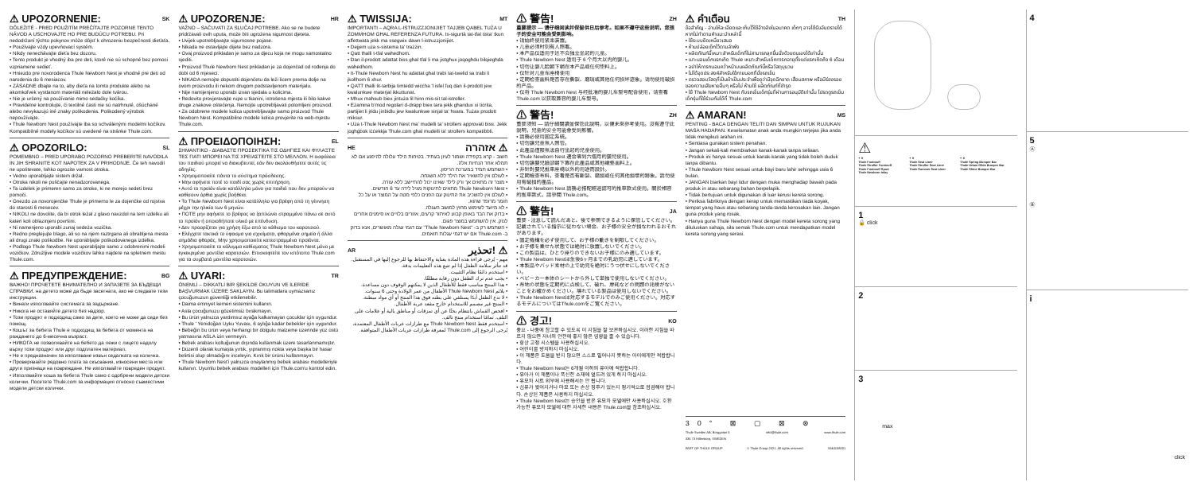⚠ UPOZORNENIE: SK
DÔLEŽITÉ - PRED POUŽITÍM PREČÍTAJTE POZORNE TENTO NÁVOD A USCHOVAJTE HO PRE BUDÚCU POTREBU. Pri nedodržaní týchto pokynov môže dôjsť k ohrozeniu bezpečnosti dieťaťa.
• Používajte vždy upevňovací systém.
• Nikdy nenechávajte dieťa bez dozoru.
• Tento produkt je vhodný iba pre deti, ktoré nie sú schopné bez pomoci vzpriamene sedieť.
• Hniezdo pre novorodenca Thule Newborn Nest je vhodné pre deti od narodenia do 6 mesiacov.
• ZÁSADNE dbajte na to, aby dieťa na tomto produkte alebo na akomkoľvek vystlanom materiáli neležalo dole tvárou.
• Nie je určený na používanie mimo sedačky kočíka.
• Pravidelne kontrolujte, či textilné časti nie sú natrhnuté, ošúchané alebo nevykazujú iné znaky poškodenia. Poškodený výrobok nepoužívajte.
• Thule Newborn Nest používajte iba so schválenými modelmi kočíkov. Kompatibilné modely kočíkov sú uvedené na stránke Thule.com.
⚠ OPOZORILO: SL
POMEMBNO – PRED UPORABO POZORNO PREBERITE NAVODILA IN JIH SHRANITE KOT NAPOTEK ZA V PRIHODNJE. Če teh navodil ne upoštevate, lahko ogrozite varnost otroka.
• Vedno uporabljajte sistem držal.
• Otroka nikoli ne puščajte nenadzorovanega.
• Ta izdelek je primeren samo za otroke, ki ne morejo sedeti brez pomoči.
• Gnezdo za novorojenčke Thule je primerno le za dojenčke od rojstva do starosti 6 mesecev.
• NIKOLI ne dovolite, da bi otrok ležal z glavo navzdol na tem izdelku ali kateri koli oblazinjeni površini.
• Ni namenjeno uporabi zunaj sedeža vozička.
• Redno preglejujte blago, ali so na njem raztrgana ali obrabljena mesta ali drugi znaki poškodbe. Ne uporabljajte poškodovanega izdelka.
• Podlogo Thule Newborn Nest uporabljajte samo z odobrenimi modeli vozičkov. Združljive modele vozičkov lahko najdete na spletnem mestu Thule.com.
⚠ ПРЕДУПРЕЖДЕНИЕ: BG
ВАЖНО! ПРОЧЕТЕТЕ ВНИМАТЕЛНО И ЗАПАЗЕТЕ ЗА БЪДЕЩИ СПРАВКИ. на детето може да бъде засегната, ако не следвате тези инструкции.
• Винаги използвайте системата за задържане.
• Никога не оставяйте детето без надзор.
• Този продукт е подходящ само за дете, което не може да седи без помощ.
• Кошът за бебета Thule е подходящ за бебета от момента на раждането до 6-месечна възраст.
• НИКОГА не позволявайте на бебето да лежи с лицето надолу върху този продукт или друг подплатен материал.
• Не е предназначен за използване извън седалката на количка.
• Проверявайте редовно плата за скъсвания, износени места или други признаци на повреждане. Не използвайте повреден продукт.
• Използвайте коша за бебета Thule само с одобрени модели детски колички. Посетете Thule.com за информация относно съвместими модели детски колички.
⚠ UPOZORENJE: HR
VAŽNO – SAČUVATI ZA SLUČAJ POTREBE. Ako se ne budete pridržavali ovih uputa, može biti ugrožena sigurnost djeteta.
• Uvijek upotrebljavajte sigurnosne pojase.
• Nikada ne ostavljajte dijete bez nadzora.
• Ovaj proizvod prikladan je samo za djecu koja ne mogu samostalno sjediti.
• Proizvod Thule Newborn Nest prikladan je za dojenčad od rođenja do dobi od 6 mjeseci.
• NIKADA nemojte dopustiti dojenčetu da leži licem prema dolje na ovom proizvodu ili nekom drugom podstavljenom materijalu.
• Nije namijenjeno uporabi izvan sjedala u kolicima.
• Redovito provjeravajte rupe u tkanini, istrošena mjesta ili bilo kakve druge znakove oštećenja. Nemojte upotrebljavati polomljeni proizvod.
• Za odobrene modele kolica upotrebljavajte samo proizvod Thule Newborn Nest. Kompatibilne modele kolica provjerite na web-mjestu Thule.com.
⚠ ΠΡΟΕΙΔΟΠΟΙΗΣΗ: EL
ΣΗΜΑΝΤΙΚΟ - ΔΙΑΒΑΣΤΕ ΠΡΟΣΕΚΤΙΚΑ ΤΙΣ ΟΔΗΓΙΕΣ ΚΑΙ ΦΥΛΑΞΤΕ ΤΕΣ ΓΙΑΤΙ ΜΠΟΡΕΙ ΝΑ ΤΙΣ ΧΡΕΙΑΣΤΕΙΤΕ ΣΤΟ ΜΕΛΛΟΝ. Η ασφάλεια του παιδιού μπορεί να διακυβευτεί, εάν δεν ακολουθήσετε αυτές τις οδηγίες.
• Χρησιμοποιείτε πάντα το σύστημα πρόσδεσης.
• Μην αφήνετε ποτέ το παιδί σας χωρίς επιτήρηση.
• Αυτό το προϊόν είναι κατάλληλο μόνο για παιδιά που δεν μπορούν να καθίσουν όρθια χωρίς βοήθεια.
• Το Thule Newborn Nest είναι κατάλληλο για βρέφη από τη γέννηση μέχρι την ηλικία των 6 μηνών.
• ΠΟΤΕ μην αφήνετε το βρέφος να ξαπλώνει στραμμένο πάνω σε αυτό το προϊόν ή οποιοδήποτε υλικό με επένδυση.
• Δεν προορίζεται για χρήση έξω από το κάθισμα του καροτσιού.
• Ελέγχετε τακτικά το ύφασμα για σχισίματα, φθαρμένα σημεία ή άλλα σημάδια φθοράς. Μην χρησιμοποιείτε κατεστραμμένα προϊόντα.
• Χρησιμοποιείτε το κάλυμμα καθίσματος Thule Newborn Nest μόνο με εγκεκριμένα μοντέλα καροτσιών. Επισκεφτείτε τον ιστότοπο Thule.com για τα συμβατά μοντέλα καροτσιών.
⚠ UYARI: TR
ÖNEMLİ – DİKKATLİ BİR ŞEKİLDE OKUYUN VE İLERİDE BAŞVURMAK ÜZERE SAKLAYIN. Bu talimatlara uymazsanız çocuğunuzun güvenliği etkilenebilir.
• Daima emniyet kemeri sistemini kullanın.
• Asla çocuğunuzu gözetimsiz bırakmayın.
• Bu ürün yalnızca yardımsız ayağa kalkamayan çocuklar için uygundur.
• Thule ' Yenidoğan Uyku Yuvası, 6 aylığa kadar bebekler için uygundur.
• Bebeğin bu ürün veya herhangi bir dolgulu malzeme üzerinde yüz üstü yatmasına ASLA izin vermeyin.
• Bebek arabası koltuğunun dışında kullanmak üzere tasarlanmamıştır.
• Düzenli olarak kumaşta yırtık, yıpranmış nokta veya başka bir hasar belirtisi olup olmadığını inceleyin. Kırık bir ürünü kullanmayın.
• Thule Newborn Nest'i yalnızca onaylanmış bebek arabası modelleriyle kullanın. Uyumlu bebek arabası modelleri için Thule.com'u kontrol edin.
⚠ TWISSIJA: MT
IMPORTANTI – AQRA L-ISTRUZZJONIJIET TAJJEB QABEL TUŻA U ŻOMMHOM GĦAL REFERENZA FUTURA. Is-sigurtà tat-tfal tista' tkun affettwata jekk ma ssegwix dawn l-istruzzjonijiet.
• Dejjem uża s-sistema ta' trażżin.
• Qatt tħalli t-tfal waħedhom.
• Dan il-prodott adattat biss għal tfal li ma jistgħux joqogħdu bilqiegħda waħedhom.
• It-Thule Newborn Nest hu adattat għal trabi tat-twelid sa trabi li jkollhom 6 xhur.
• QATT tħalli lit-tarbija timtedd wiċċha 'l isfel fuq dan il-prodott jew kwalunkwe materjal ikkuttunat.
• Mhux maħsub biex jintuża lil hinn mis-sit tal-istroller.
• Eżamina b'mod regolari d-drapp biex tara jekk għandux xi tiċrita, partijiet li jridu jinbidlu jew kwalunkwe sinjal ta' ħsara. Tużax prodott miksur.
• Uża t-Thule Newborn Nest ma' mudelli ta' strollers approvati biss. Jekk jogħġbok iċċekkja Thule.com għal mudelli ta' strollers kompatibbli.
HE אזהרה ⚠
חשוב - קרא בקפידה ושמור לעיון בעתיד. בטיחות הילד עלולה להיפגע אם לא תמלא אחר הנחיות אלה.
• השתמש תמיד במערכת הריסון.
• לעולם אין להשאיר את הילד ללא השגחה.
• מוצר זה מתאים אך ורק לילד שאינו יכול להתיישב ללא עזרה.
• Thule Newborn Nest מתאים לתינוקות מגיל לידה עד 6 חודשים.
• לעולם אין להשכיב את התינוק עם הפנים כלפי מטה על המוצר או על כל חומר מרופד שהוא.
• לא מיועד לשימוש מחוץ למושב העגלה.
• בדוק את הבד באופן קבוע לאיתור קרעים, אזורים בלויים או סימנים אחרים לנזק. אין להשתמש במוצר פגום.
• השתמש רק ב- "Thule Newborn Nest" עם דגמי עגלה מאושרים, אנא בדוק ב- Thule.com אם יש דגמי עגלות תואמים.
AR تحذير! ⚠
مهم - يُرجى قراءة هذه المادة بعناية والاحتفاظ بها للرجوع إليها في المستقبل. قد تتأثر سلامة الطفل إذا لم تتبع هذه التعليمات بدقة.
• استخدم دائمًا نظام التثبيت.
• يجب عدم ترك الطفل دون رقابة مطلقًا.
• هذا المنتج مناسب فقط للأطفال الذين لا يمكنهم الوقوف دون مساعدة.
• يلائم Thule Newborn Nest الأطفال من عمر الولادة وحتى 6 سنوات.
• لا تدع الطفل أبدًا يستلقي على بطنه فوق هذا المنتج أو أي مواد مبطنة.
• المنتج غير مصمم للاستخدام خارج مقعد عربة الأطفال.
• افحص القماش بانتظام بحثًا عن أي تمزقات أو مناطق بالية أو علامات على التلف. تمامًا استخدام منتج تالف.
• استخدم فقط Thule Newborn Nest مع طرازات عربات الأطفال المعتمدة، يُرجى الرجوع إلى Thule.com لمعرفة طرازات عربات الأطفال المتوافقة.
⚠ 警告! ZH
重要提示 — 请仔细阅读并保留供日后参考。如果不遵守这些说明，您孩子的安全可能会受到影响。
• 请始终使用紧束装置。
• 儿童必须时刻有人照看。
• 本产品仅适用于还不会独立坐起的儿童。
• Thule Newborn Nest 适用于 6 个月大以内的婴儿。
• 切勿让婴儿脸朝下躺在本产品或任何垫料上。
• 仅针对儿童车座椅使用
• 定期检查面料是否存在撕裂、磨斑或其他任何损坏迹象。请勿使用破损的产品。
• 仅将 Thule Newborn Nest 与经批准的婴儿车型号配合使用，请查看 Thule.com 以获取兼容的婴儿车型号。
⚠ 警告! ZH
重要須知 — 請仔細閱讀並保管此說明，以便未來參考使用。沒有遵守此說明，兒童的安全可能會受到影響。
• 請務必使用固定系統。
• 切勿讓兒童無人照管。
• 此產品僅限無法自行坐起的兒童使用。
• Thule Newborn Nest 適合零到六個月的嬰兒使用。
• 切勿讓嬰兒臉部朝下靠在此產品或其他襯墊面料上。
• 非針對嬰兒推車座椅以外的用途而設計。
• 定期檢查布料，查看是否有斷裂、磨損或任何其他損壞的跡象。請勿使用有破損的產品。
• Thule Newborn Nest 請務必搭配經過認可的推車款式使用。關於相容的推車款式，請參閱 Thule.com。
⚠ 警告! JA
重要 - 注意して読んだあと、後で参照できるように保管してください。記載されている指示に従わない場合、お子様の安全が損なわれるおそれがあります。
• 固定機構を必ず使用して、お子様の動きを制限してください。
• お子様を乗せた状態では絶対に放置しないでください。
• この製品は、ひとり座りのできないお子様にのみ適しています。
• Thule Newborn Nestは生後6ヶ月までの乳幼児に適しています。
• 本製品やパッド素材の上で幼児を絶対にうつ伏せにしないでください。
• ベビーカー本体のシートから外して単独で使用しないでください。
• 布地の状態を定期的に点検して、破れ、摩耗などの問題の兆候がないことをお確かめください。壊れている製品は使用しないでください。
• Thule Newborn Nestは対応するモデルでのみご使用ください。対応するモデルについてはThule.comをご覧ください。
⚠ 경고! KO
중요 - 나중에 참고할 수 있도록 이 지침을 잘 보관하십시오. 이러한 지침을 따르지 않으면 자녀의 안전에 좋지 않은 영향을 줄 수 있습니다.
• 항상 고정 시스템을 사용하십시오.
• 어린이를 방치하지 마십시오.
• 이 제품은 도움을 받지 않으면 스스로 일어나지 못하는 아이에게만 적합합니다.
• Thule Newborn Nest는 6개월 이하의 유아에 적합합니다.
• 유아가 이 제품이나 푹신한 소재에 엎드려 있게 하지 마십시오.
• 유모차 시트 외부에 사용해서는 안 됩니다.
• 섬유가 찢어지거나 마모 또는 손상 징후가 있는지 정기적으로 점검해야 합니다. 손상된 제품은 사용하지 마십시오.
• Thule Newborn Nest는 승인을 받은 유모차 모델에만 사용하십시오. 호환 가능한 유모차 모델에 대한 자세한 내용은 Thule.com을 참조하십시오.
⚠ คำเตือน TH
ข้อสำคัญ - อ่านให้ละเอียดและเก็บไว้ใช้อ้างอิงในอนาคต เด็กๆ อาจได้รับอันตรายได้หากไม่ทำตามคำแนะนำเหล่านี้
• ใช้ระบบยึดเหนี่ยวเสมอ
• ห้ามปล่อยเด็กไว้ตามลำพัง
• ผลิตภัณฑ์นี้เหมาะสำหรับเด็กที่ไม่สามารถลุกขึ้นนั่งด้วยตนเองได้เท่านั้น
• เบาะนอนเด็กแรกเกิด Thule เหมาะสำหรับเด็กทารกอายุตั้งแต่แรกเกิดถึง 6 เดือน
• อย่าให้ทารกนอนคว่ำหน้าบนผลิตภัณฑ์นี้หรือวัสดุบุนวม
• ไม่ได้จุดประสงค์สำหรับใช้ภายนอกที่นั่งรถเข็น
• ตรวจสอบวัสดุที่เป็นผ้าเป็นประจำเพื่อดูว่ามีจุดฉีกขาด เสื่อมสภาพ หรือมีร่องรอยของความเสียหายอื่นๆ หรือไม่ ห้ามใช้ ผลิตภัณฑ์ที่ชำรุด
• ใช้ Thule Newborn Nest กับรถเข็นเด็กรุ่นที่ผ่านการอนุมัติเท่านั้น โปรดดูรถเข็นเด็กรุ่นที่ใช้ร่วมกันได้ที่ Thule.com
⚠ AMARAN! MS
PENTING - BACA DENGAN TELITI DAN SIMPAN UNTUK RUJUKAN MASA HADAPAN. Keselamatan anak anda mungkin terjejas jika anda tidak mengikuti arahan ini.
• Sentiasa gunakan sistem penahan.
• Jangan sekali-kali membiarkan kanak-kanak tanpa seliaan.
• Produk ini hanya sesuai untuk kanak-kanak yang tidak boleh duduk tanpa dibantu.
• Thule Newborn Nest sesuai untuk bayi baru lahir sehingga usia 6 bulan.
• JANGAN biarkan bayi tidur dengan muka menghadap bawah pada produk in atau sebarang bahan berpelapik.
• Tidak bertujuan untuk digunakan di luar kerusi kereta sorong.
• Periksa fabriknya dengan kerap untuk memastikan tiada koyak, tempat yang haus atau sebarang tanda-tanda kerosakan lain. Jangan guna produk yang rosak.
• Hanya guna Thule Newborn Nest dengan model kereta sorong yang diluluskan sahaja, sila semak Thule.com untuk mendapatkan model kereta sorong yang serasi.
30° ⊠ ▢ ⊠ ⊗
Thule Sweden AB, Borggatan 5
335 73 Hillerstorp, SWEDEN info@thule.com www.thule.com
PART OF THULE GROUP © Thule Group 2021. All rights reserved. 5561108001
⚠
+ ✕
Thule Footmuff
Thule Stroller Footmuff
Thule Footmuff Sport
Thule Newborn Inlay + ✕
Thule Seat Liner
Thule Stroller Seat Liner
Thule Summer Seat Liner + ✕
Thule Spring Bumper Bar
Thule Urban Glide Bumper Bar
Thule Shine Bumper Bar
1
🔒 click
2
3
max
4
5
Ⓐ
Ⓑ
i
click